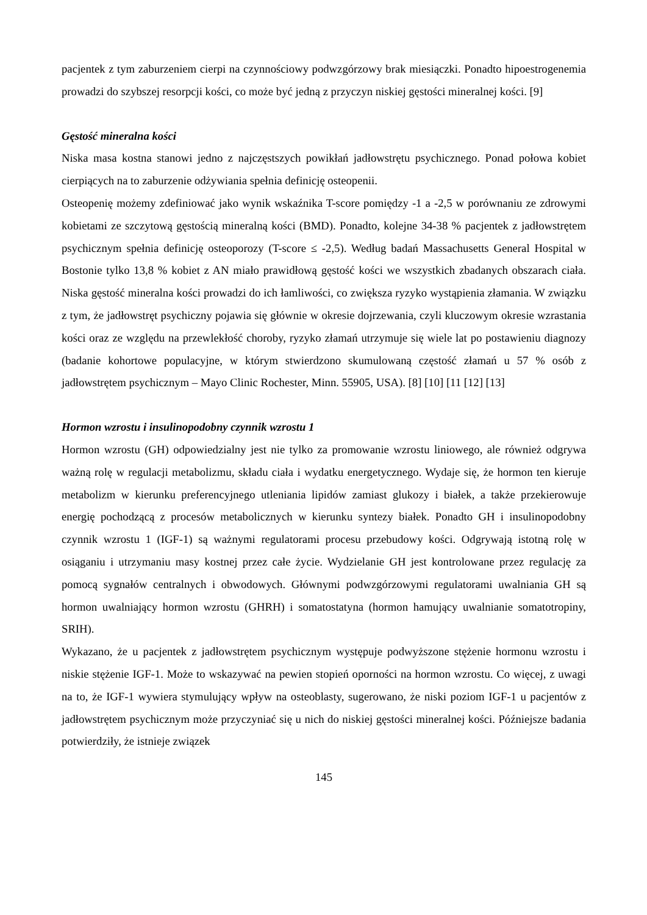pacjentek z tym zaburzeniem cierpi na czynnościowy podwzgórzowy brak miesiączki. Ponadto hipoestrogenemia prowadzi do szybszej resorpcji kości, co może być jedną z przyczyn niskiej gęstości mineralnej kości. [9]
Gęstość mineralna kości
Niska masa kostna stanowi jedno z najczęstszych powikłań jadłowstrętu psychicznego. Ponad połowa kobiet cierpiących na to zaburzenie odżywiania spełnia definicję osteopenii.
Osteopenię możemy zdefiniować jako wynik wskaźnika T-score pomiędzy -1 a -2,5 w porównaniu ze zdrowymi kobietami ze szczytową gęstością mineralną kości (BMD). Ponadto, kolejne 34-38 % pacjentek z jadłowstrętem psychicznym spełnia definicję osteoporozy (T-score ≤ -2,5). Według badań Massachusetts General Hospital w Bostonie tylko 13,8 % kobiet z AN miało prawidłową gęstość kości we wszystkich zbadanych obszarach ciała. Niska gęstość mineralna kości prowadzi do ich łamliwości, co zwiększa ryzyko wystąpienia złamania. W związku z tym, że jadłowstręt psychiczny pojawia się głównie w okresie dojrzewania, czyli kluczowym okresie wzrastania kości oraz ze względu na przewlekłość choroby, ryzyko złamań utrzymuje się wiele lat po postawieniu diagnozy (badanie kohortowe populacyjne, w którym stwierdzono skumulowaną częstość złamań u 57 % osób z jadłowstrętem psychicznym – Mayo Clinic Rochester, Minn. 55905, USA). [8] [10] [11 [12] [13]
Hormon wzrostu i insulinopodobny czynnik wzrostu 1
Hormon wzrostu (GH) odpowiedzialny jest nie tylko za promowanie wzrostu liniowego, ale również odgrywa ważną rolę w regulacji metabolizmu, składu ciała i wydatku energetycznego. Wydaje się, że hormon ten kieruje metabolizm w kierunku preferencyjnego utleniania lipidów zamiast glukozy i białek, a także przekierowuje energię pochodzącą z procesów metabolicznych w kierunku syntezy białek. Ponadto GH i insulinopodobny czynnik wzrostu 1 (IGF-1) są ważnymi regulatorami procesu przebudowy kości. Odgrywają istotną rolę w osiąganiu i utrzymaniu masy kostnej przez całe życie. Wydzielanie GH jest kontrolowane przez regulację za pomocą sygnałów centralnych i obwodowych. Głównymi podwzgórzowymi regulatorami uwalniania GH są hormon uwalniający hormon wzrostu (GHRH) i somatostatyna (hormon hamujący uwalnianie somatotropiny, SRIH).
Wykazano, że u pacjentek z jadłowstrętem psychicznym występuje podwyższone stężenie hormonu wzrostu i niskie stężenie IGF-1. Może to wskazywać na pewien stopień oporności na hormon wzrostu. Co więcej, z uwagi na to, że IGF-1 wywiera stymulujący wpływ na osteoblasty, sugerowano, że niski poziom IGF-1 u pacjentów z jadłowstrętem psychicznym może przyczyniać się u nich do niskiej gęstości mineralnej kości. Późniejsze badania potwierdziły, że istnieje związek
145